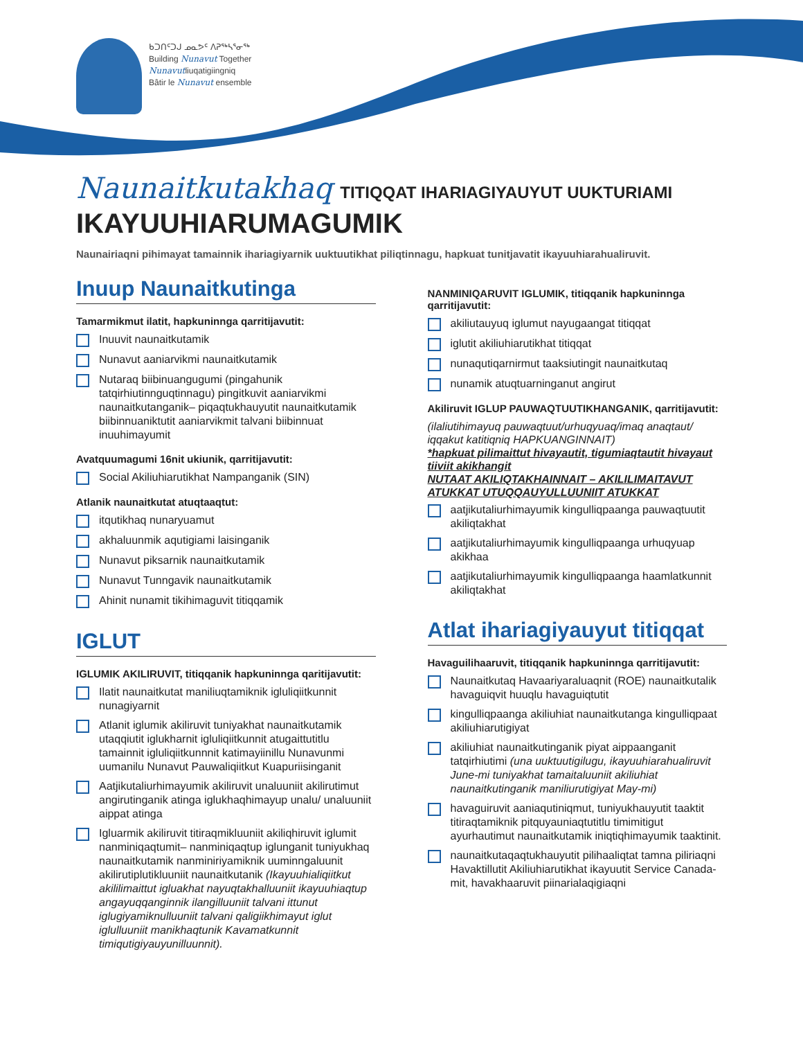ᑲᑐᑎᑦᑐᒍ ᓄᓇᕗᑦ ᐱᕈᖅᓴᕐᓂᖅ
Building Nunavut Together
Nunavutliuqatigiingniq
Bâtir le Nunavut ensemble
Naunaitkutakhaq TITIQQAT IHARIAGIYAUYUT UUKTURIAMI
IKAYUUHIARUMAGUMIK
Naunairiaqni pihimayat tamainnik ihariagiyarnik uuktuutikhat piliqtinnagu, hapkuat tunitjavatit ikayuuhiarahualiruvit.
Inuup Naunaitkutinga
Tamarmikmut ilatit, hapkuninnga qarritijavutit:
Inuuvit naunaitkutamik
Nunavut aaniarvikmi naunaitkutamik
Nutaraq biibinuangugumi (pingahunik tatqirhiutinnguqtinnagu) pingitkuvit aaniarvikmi naunaitkutanganik– piqaqtukhauyutit naunaitkutamik biibinnuaniktutit aaniarvikmit talvani biibinnuat inuuhimayumit
Avatquumagumi 16nit ukiunik, qarritijavutit:
Social Akiliuhiarutikhat Nampanganik (SIN)
Atlanik naunaitkutat atuqtaaqtut:
itqutikhaq nunaryuamut
akhaluunmik aqutigiami laisinganik
Nunavut piksarnik naunaitkutamik
Nunavut Tunngavik naunaitkutamik
Ahinit nunamit tikihimaguvit titiqqamik
IGLUT
IGLUMIK AKILIRUVIT, titiqqanik hapkuninnga qaritijavutit:
Ilatit naunaitkutat maniliuqtamiknik igluliqiitkunnit nunagiyarnit
Atlanit iglumik akiliruvit tuniyakhat naunaitkutamik utaqqiutit iglukharnit igluliqiitkunnit atugaittutitlu tamainnit igluliqiitkunnnit katimayiinillu Nunavunmi uumanilu Nunavut Pauwaliqiitkut Kuapuriisinganit
Aatjikutaliurhimayumik akiliruvit unaluuniit akilirutimut angirutinganik atinga iglukhaqhimayup unalu/ unaluuniit aippat atinga
Igluarmik akiliruvit titiraqmikluuniit akiliqhiruvit iglumit nanminiqaqtumit– nanminiqaqtup iglunganit tuniyukhaq naunaitkutamik nanminiriyamiknik uuminngaluunit akilirutiplutikluuniit naunaitkutanik (Ikayuuhialiqiitkut akililimaittut igluakhat nayuqtakhalluuniit ikayuuhiaqtup angayuqqanginnik ilangilluuniit talvani ittunut iglugiyamiknulluuniit talvani qaligiikhimayut iglut iglulluuniit manikhaqtunik Kavamatkunnit timiqutigiyauyunilluunnit).
NANMINIQARUVIT IGLUMIK, titiqqanik hapkuninnga qarritijavutit:
akiliutauyuq iglumut nayugaangat titiqqat
iglutit akiliuhiarutikhat titiqqat
nunaqutiqarnirmut taaksiutingit naunaitkutaq
nunamik atuqtuarninganut angirut
Akiliruvit IGLUP PAUWAQTUUTIKHANGANIK, qarritijavutit:
(ilaliutihimayuq pauwaqtuut/urhuqyuaq/imaq anaqtaut/ iqqakut katitiqniq HAPKUANGINNAIT)
*hapkuat pilimaittut hivayautit, tigumiaqtautit hivayaut tiiviit akikhangit
NUTAAT AKILIQTAKHAINNAIT – AKILILIMAITAVUT ATUKKAT UTUQQAUYULLUUNIIT ATUKKAT
aatjikutaliurhimayumik kingulliqpaanga pauwaqtuutit akiliqtakhat
aatjikutaliurhimayumik kingulliqpaanga urhuqyuap akikhaa
aatjikutaliurhimayumik kingulliqpaanga haamlatkunnit akiliqtakhat
Atlat ihariagiyauyut titiqqat
Havaguilihaaruvit, titiqqanik hapkuninnga qarritijavutit:
Naunaitkutaq Havaariyaraluaqnit (ROE) naunaitkutalik havaguiqvit huuqlu havaguiqtutit
kingulliqpaanga akiliuhiat naunaitkutanga kingulliqpaat akiliuhiarutigiyat
akiliuhiat naunaitkutinganik piyat aippaanganit tatqirhiutimi (una uuktuutigilugu, ikayuuhiarahualiruvit June-mi tuniyakhat tamaitaluuniit akiliuhiat naunaitkutinganik maniliurutigiyat May-mi)
havaguiruvit aaniaqutiniqmut, tuniyukhauyutit taaktit titiraqtamiknik pitquyauniaqtutitlu timimitigut ayurhautimut naunaitkutamik iniqtiqhimayumik taaktinit.
naunaitkutaqaqtukhauyutit pilihaaliqtat tamna piliriaqni Havaktillutit Akiliuhiarutikhat ikayuutit Service Canada-mit, havakhaaruvit piinarialaqigiaqni